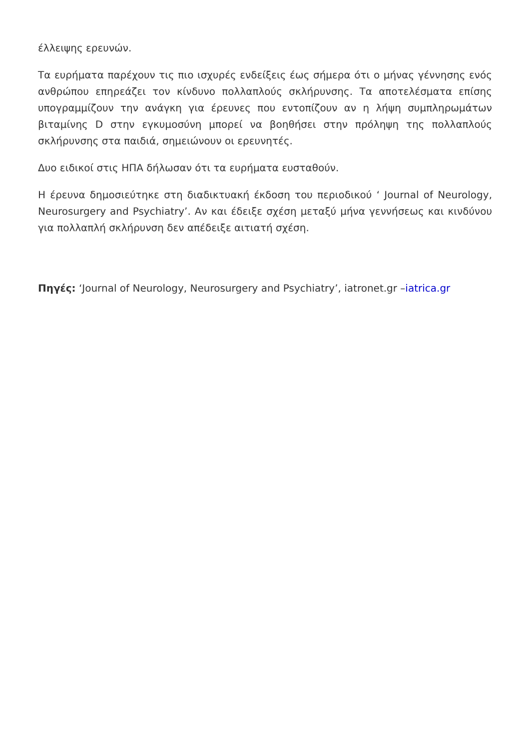έλλειψης ερευνών.
Τα ευρήματα παρέχουν τις πιο ισχυρές ενδείξεις έως σήμερα ότι ο μήνας γέννησης ενός ανθρώπου επηρεάζει τον κίνδυνο πολλαπλούς σκλήρυνσης. Τα αποτελέσματα επίσης υπογραμμίζουν την ανάγκη για έρευνες που εντοπίζουν αν η λήψη συμπληρωμάτων βιταμίνης D στην εγκυμοσύνη μπορεί να βοηθήσει στην πρόληψη της πολλαπλούς σκλήρυνσης στα παιδιά, σημειώνουν οι ερευνητές.
Δυο ειδικοί στις ΗΠΑ δήλωσαν ότι τα ευρήματα ευσταθούν.
Η έρευνα δημοσιεύτηκε στη διαδικτυακή έκδοση του περιοδικού ‘ Journal of Neurology, Neurosurgery and Psychiatry’. Αν και έδειξε σχέση μεταξύ μήνα γεννήσεως και κινδύνου για πολλαπλή σκλήρυνση δεν απέδειξε αιτιατή σχέση.
Πηγές: ‘Journal of Neurology, Neurosurgery and Psychiatry’, iatronet.gr –iatrica.gr